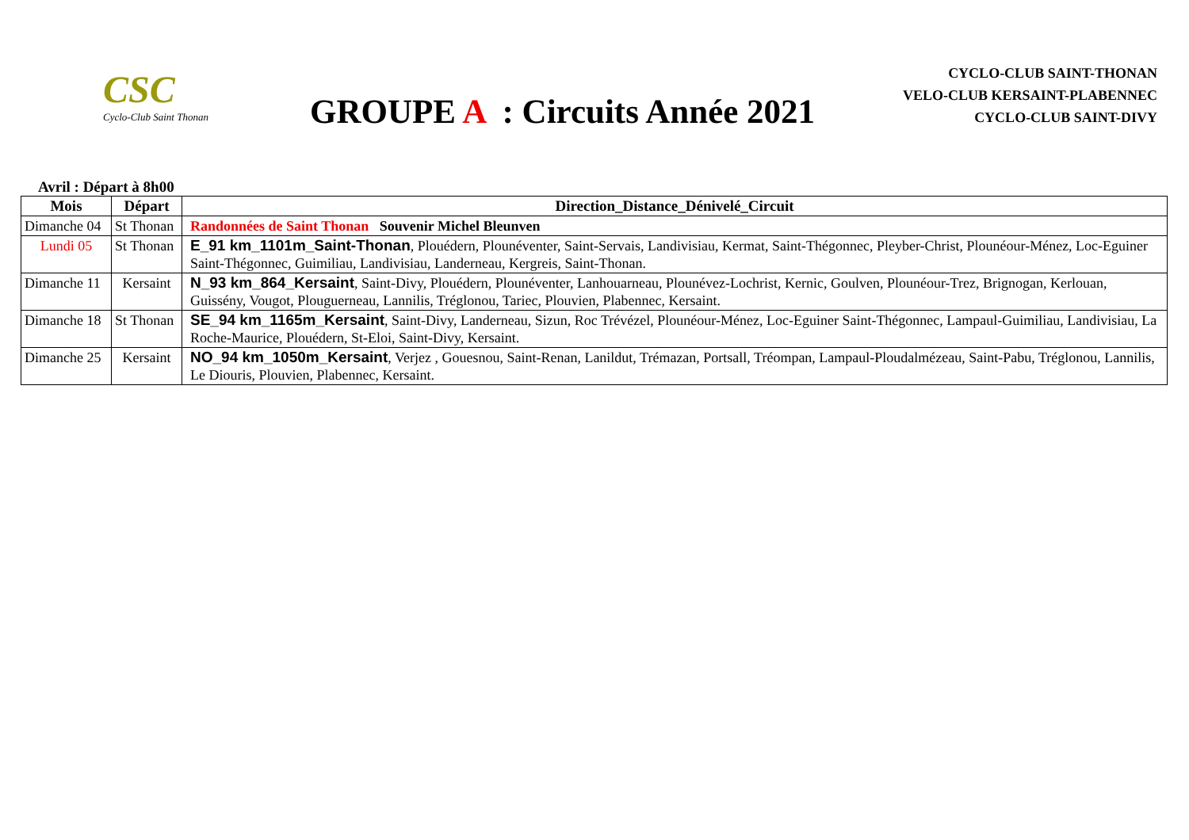CSC
Cyclo-Club Saint Thonan
GROUPE A : Circuits Année 2021
CYCLO-CLUB SAINT-THONAN
VELO-CLUB KERSAINT-PLABENNEC
CYCLO-CLUB SAINT-DIVY
Avril : Départ à 8h00
| Mois | Départ | Direction_Distance_Dénivelé_Circuit |
| --- | --- | --- |
| Dimanche 04 | St Thonan | Randonnées de Saint Thonan Souvenir Michel Bleunven |
| Lundi 05 | St Thonan | E_91 km_1101m_Saint-Thonan , Plouédern, Plounéventer, Saint-Servais, Landivisiau, Kermat, Saint-Thégonnec, Pleyber-Christ, Plounéour-Ménez, Loc-Eguiner Saint-Thégonnec, Guimiliau, Landivisiau, Landerneau, Kergreis, Saint-Thonan. |
| Dimanche 11 | Kersaint | N_93 km_864_Kersaint , Saint-Divy, Plouédern, Plounéventer, Lanhouarneau, Plounévez-Lochrist, Kernic, Goulven, Plounéour-Trez, Brignogan, Kerlouan, Guissény, Vougot, Plouguerneau, Lannilis, Tréglonou, Tariec, Plouvien, Plabennec, Kersaint. |
| Dimanche 18 | St Thonan | SE_94 km_1165m_Kersaint , Saint-Divy, Landerneau, Sizun, Roc Trévézel, Plounéour-Ménez, Loc-Eguiner Saint-Thégonnec, Lampaul-Guimiliau, Landivisiau, La Roche-Maurice, Plouédern, St-Eloi, Saint-Divy, Kersaint. |
| Dimanche 25 | Kersaint | NO_94 km_1050m_Kersaint , Verjez , Gouesnou, Saint-Renan, Lanildut, Trémazan, Portsall, Tréompan, Lampaul-Ploudalmézeau, Saint-Pabu, Tréglonou, Lannilis, Le Diouris, Plouvien, Plabennec, Kersaint. |